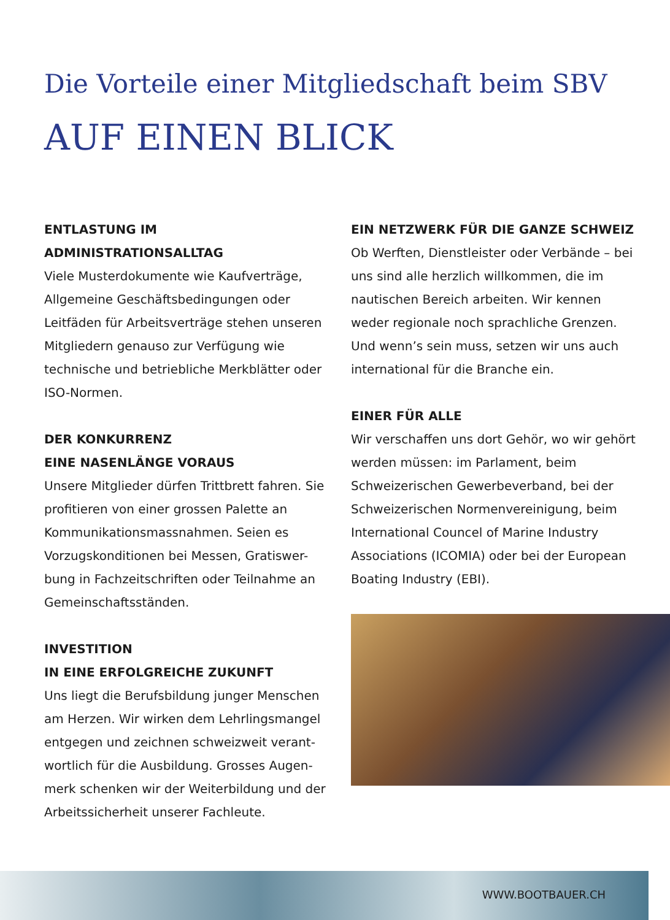Die Vorteile einer Mitgliedschaft beim SBV
AUF EINEN BLICK
ENTLASTUNG IM
ADMINISTRATIONSALLTAG
Viele Musterdokumente wie Kaufverträge, Allgemeine Geschäftsbedingungen oder Leitfäden für Arbeitsverträge stehen unseren Mitgliedern genauso zur Verfügung wie technische und betriebliche Merkblätter oder ISO-Normen.
DER KONKURRENZ
EINE NASENLÄNGE VORAUS
Unsere Mitglieder dürfen Trittbrett fahren. Sie profitieren von einer grossen Palette an Kommunikationsmassnahmen. Seien es Vorzugskonditionen bei Messen, Gratiswer-bung in Fachzeitschriften oder Teilnahme an Gemeinschaftsständen.
INVESTITION
IN EINE ERFOLGREICHE ZUKUNFT
Uns liegt die Berufsbildung junger Menschen am Herzen. Wir wirken dem Lehrlingsmangel entgegen und zeichnen schweizweit verant-wortlich für die Ausbildung. Grosses Augen-merk schenken wir der Weiterbildung und der Arbeitssicherheit unserer Fachleute.
EIN NETZWERK FÜR DIE GANZE SCHWEIZ
Ob Werften, Dienstleister oder Verbände – bei uns sind alle herzlich willkommen, die im nautischen Bereich arbeiten. Wir kennen weder regionale noch sprachliche Grenzen. Und wenn’s sein muss, setzen wir uns auch international für die Branche ein.
EINER FÜR ALLE
Wir verschaffen uns dort Gehör, wo wir gehört werden müssen: im Parlament, beim Schweizerischen Gewerbeverband, bei der Schweizerischen Normenvereinigung, beim International Councel of Marine Industry Associations (ICOMIA) oder bei der European Boating Industry (EBI).
WWW.BOOTBAUER.CH